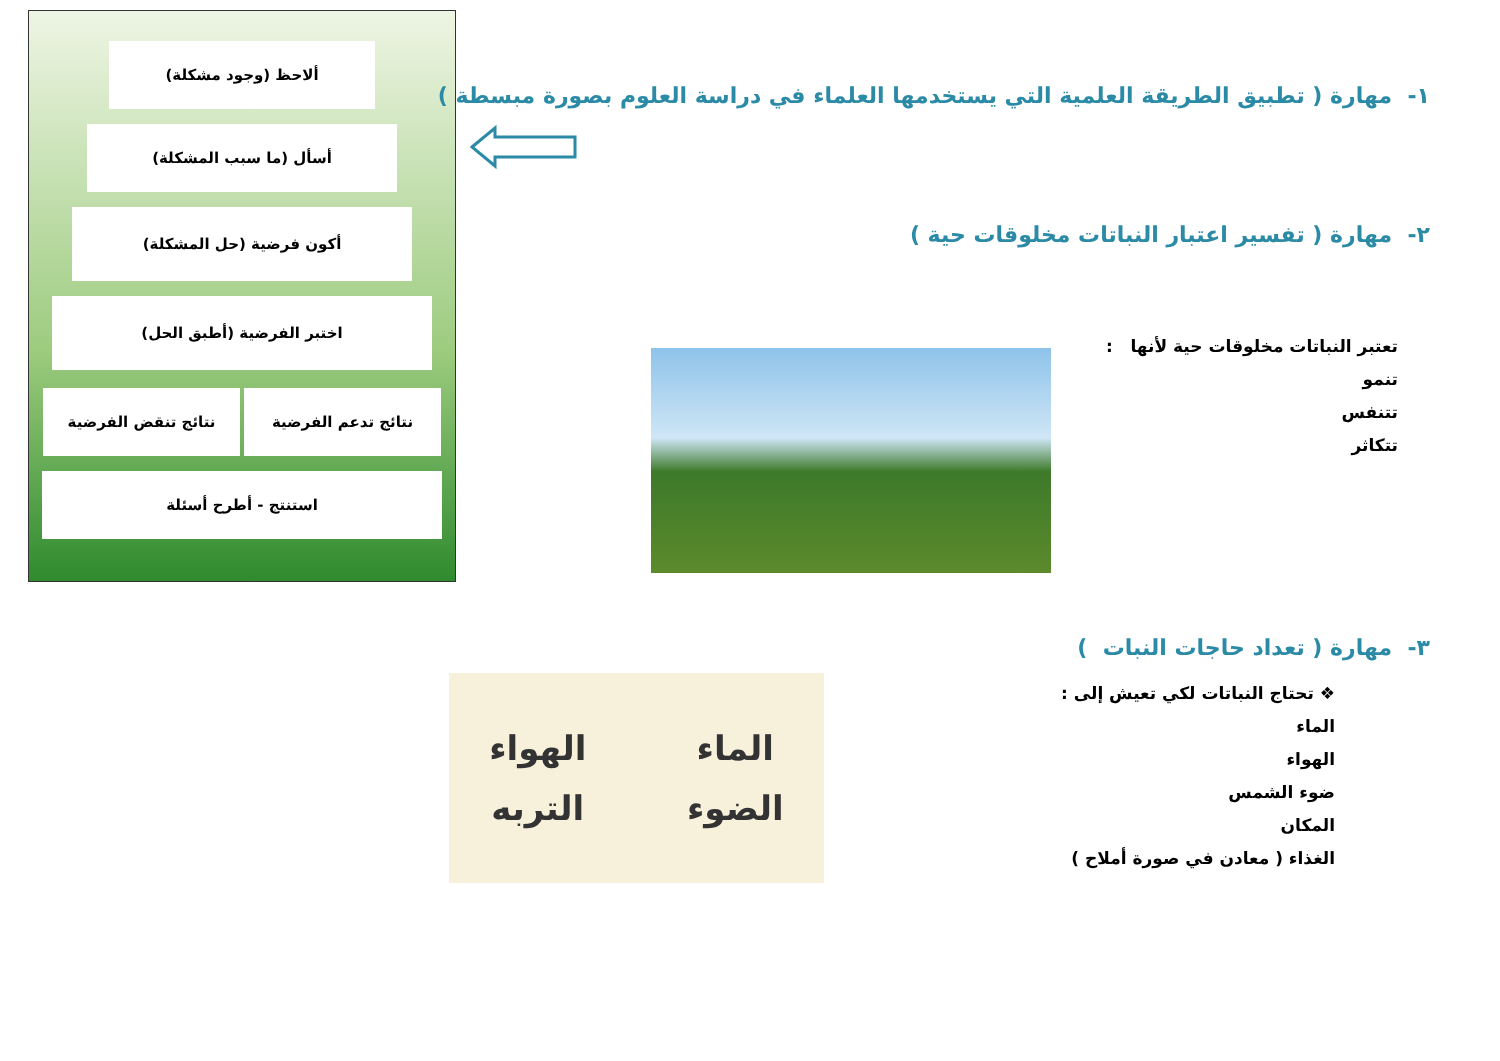ألاحظ (وجود مشكلة)
أسأل (ما سبب المشكلة)
أكون فرضية (حل المشكلة)
اختبر الفرضية (أطبق الحل)
نتائج تدعم الفرضية نتائج تنقض الفرضية
استنتج - أطرح أسئلة
١- مهارة ( تطبيق الطريقة العلمية التي يستخدمها العلماء في دراسة العلوم بصورة مبسطة )
٢- مهارة ( تفسير اعتبار النباتات مخلوقات حية )
تعتبر النباتات مخلوقات حية لأنها :
تنمو
تتنفس
تتكاثر
٣- مهارة ( تعداد حاجات النبات )
❖ تحتاج النباتات لكي تعيش إلى :
الماء
الهواء
ضوء الشمس
المكان
الغذاء ( معادن في صورة أملاح )
الماء
الهواء
الضوء
التربه